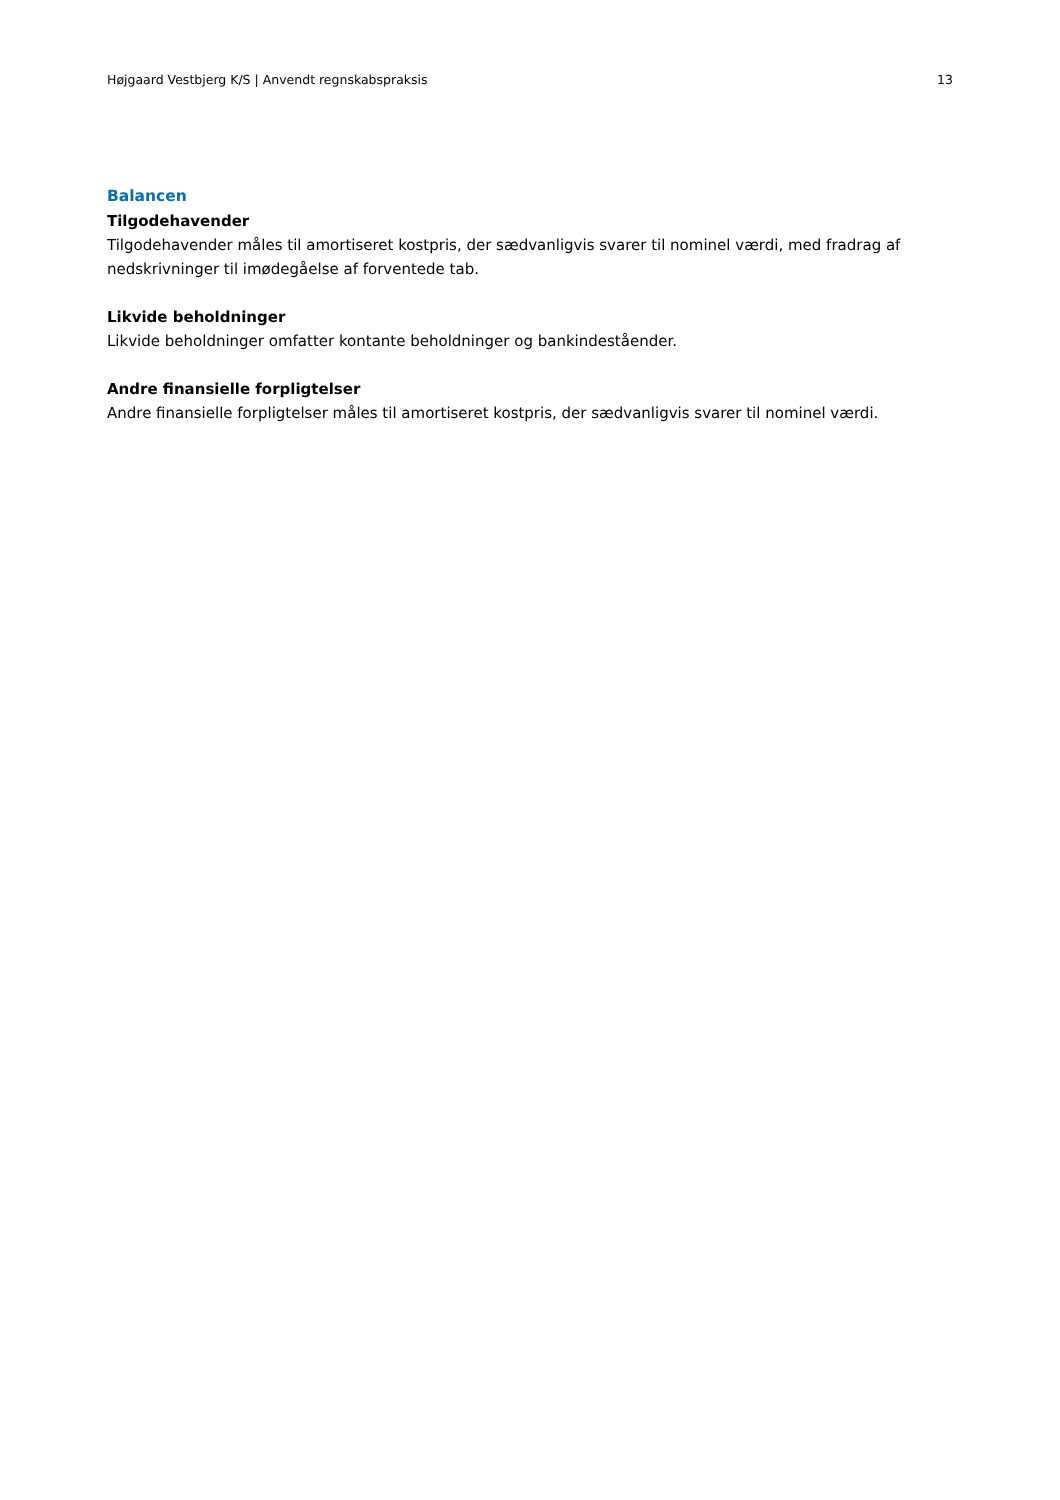Højgaard Vestbjerg K/S | Anvendt regnskabspraksis 13
Balancen
Tilgodehavender
Tilgodehavender måles til amortiseret kostpris, der sædvanligvis svarer til nominel værdi, med fradrag af nedskrivninger til imødegåelse af forventede tab.
Likvide beholdninger
Likvide beholdninger omfatter kontante beholdninger og bankindeståender.
Andre finansielle forpligtelser
Andre finansielle forpligtelser måles til amortiseret kostpris, der sædvanligvis svarer til nominel værdi.